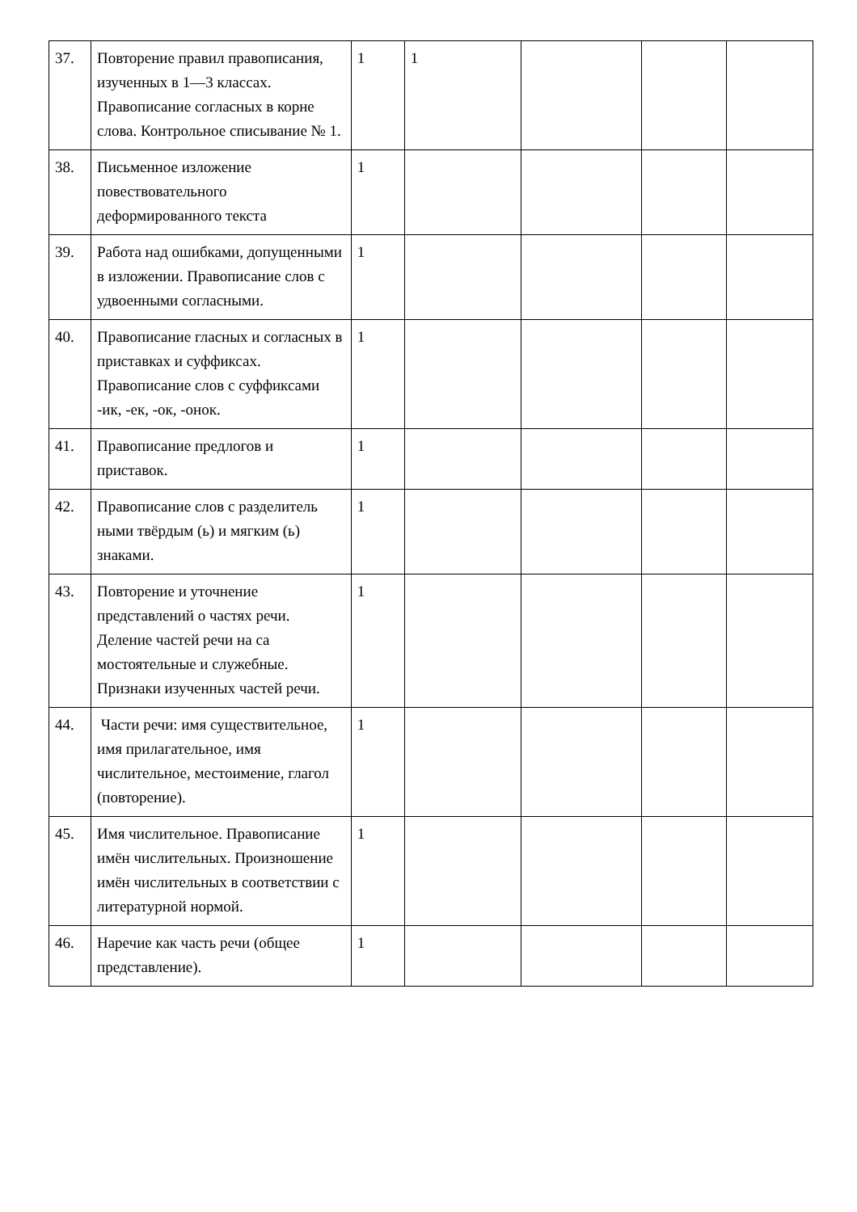| 37. | Повторение правил правописания, изученных в 1—3 классах. Правописание согласных в корне слова. Контрольное списывание № 1. | 1 | 1 | | | |
| 38. | Письменное изложение повествовательного деформированного текста | 1 | | | | |
| 39. | Работа над ошибками, допущенными в изложении. Правописание слов с удвоенными согласными. | 1 | | | | |
| 40. | Правописание гласных и согласных в приставках и суффиксах. Правописание слов с суффиксами -ик, -ек, -ок, -онок. | 1 | | | | |
| 41. | Правописание предлогов и приставок. | 1 | | | | |
| 42. | Правописание слов с разделитель ными твёрдым (ь) и мягким (ь) знаками. | 1 | | | | |
| 43. | Повторение и уточнение представлений о частях речи. Деление частей речи на са мостоятельные и служебные. Признаки изученных частей речи. | 1 | | | | |
| 44. | Части речи: имя существительное, имя прилагательное, имя числительное, местоимение, глагол (повторение). | 1 | | | | |
| 45. | Имя числительное. Правописание имён числительных. Произношение имён числительных в соответствии с литературной нормой. | 1 | | | | |
| 46. | Наречие как часть речи (общее представление). | 1 | | | | |